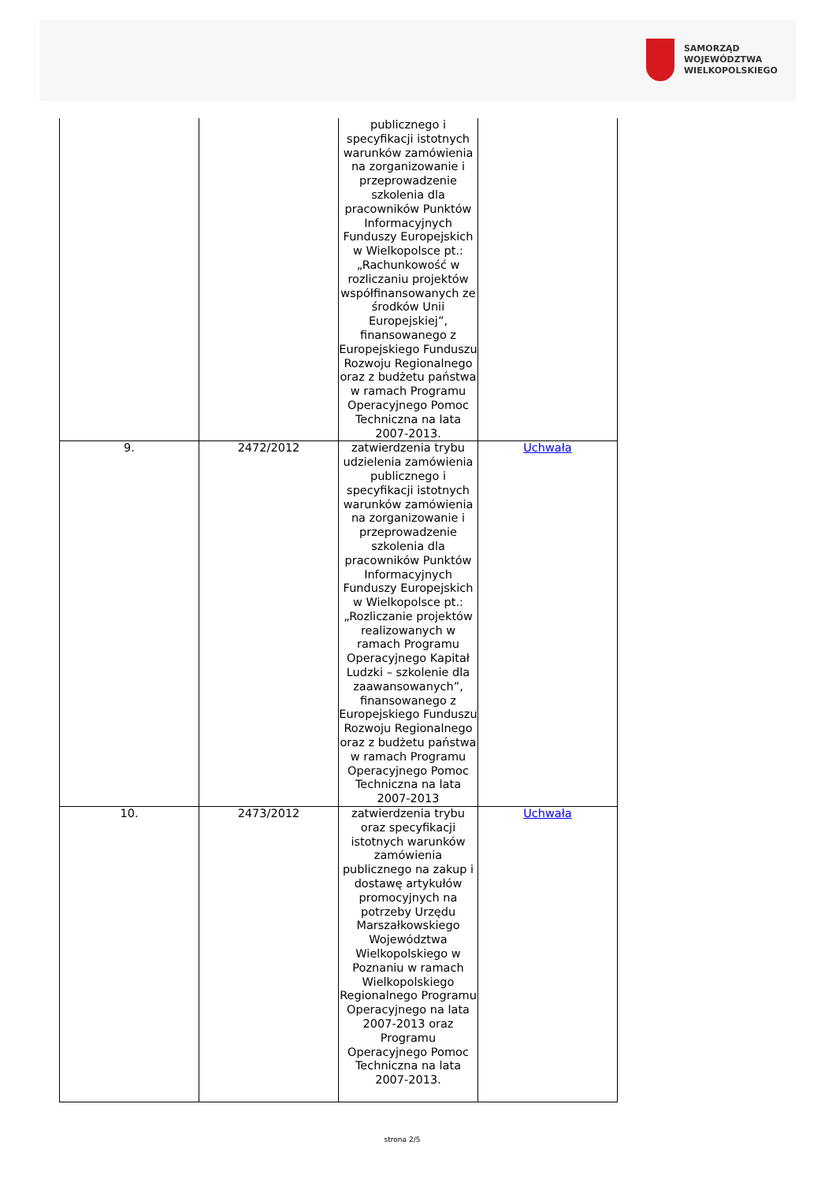SAMORZĄD WOJEWÓDZTWA
WIELKOPOLSKIEGO
| | | publicznego i specyfikacji istotnych warunków zamówienia na zorganizowanie i przeprowadzenie szkolenia dla pracowników Punktów Informacyjnych Funduszy Europejskich w Wielkopolsce pt.: „Rachunkowość w rozliczaniu projektów współfinansowanych ze środków Unii Europejskiej”, finansowanego z Europejskiego Funduszu Rozwoju Regionalnego oraz z budżetu państwa w ramach Programu Operacyjnego Pomoc Techniczna na lata 2007-2013. | |
| 9. | 2472/2012 | zatwierdzenia trybu udzielenia zamówienia publicznego i specyfikacji istotnych warunków zamówienia na zorganizowanie i przeprowadzenie szkolenia dla pracowników Punktów Informacyjnych Funduszy Europejskich w Wielkopolsce pt.: „Rozliczanie projektów realizowanych w ramach Programu Operacyjnego Kapitał Ludzki – szkolenie dla zaawansowanych”, finansowanego z Europejskiego Funduszu Rozwoju Regionalnego oraz z budżetu państwa w ramach Programu Operacyjnego Pomoc Techniczna na lata 2007-2013 | Uchwała |
| 10. | 2473/2012 | zatwierdzenia trybu oraz specyfikacji istotnych warunków zamówienia publicznego na zakup i dostawę artykułów promocyjnych na potrzeby Urzędu Marszałkowskiego Województwa Wielkopolskiego w Poznaniu w ramach Wielkopolskiego Regionalnego Programu Operacyjnego na lata 2007-2013 oraz Programu Operacyjnego Pomoc Techniczna na lata 2007-2013. | Uchwała |
strona 2/5